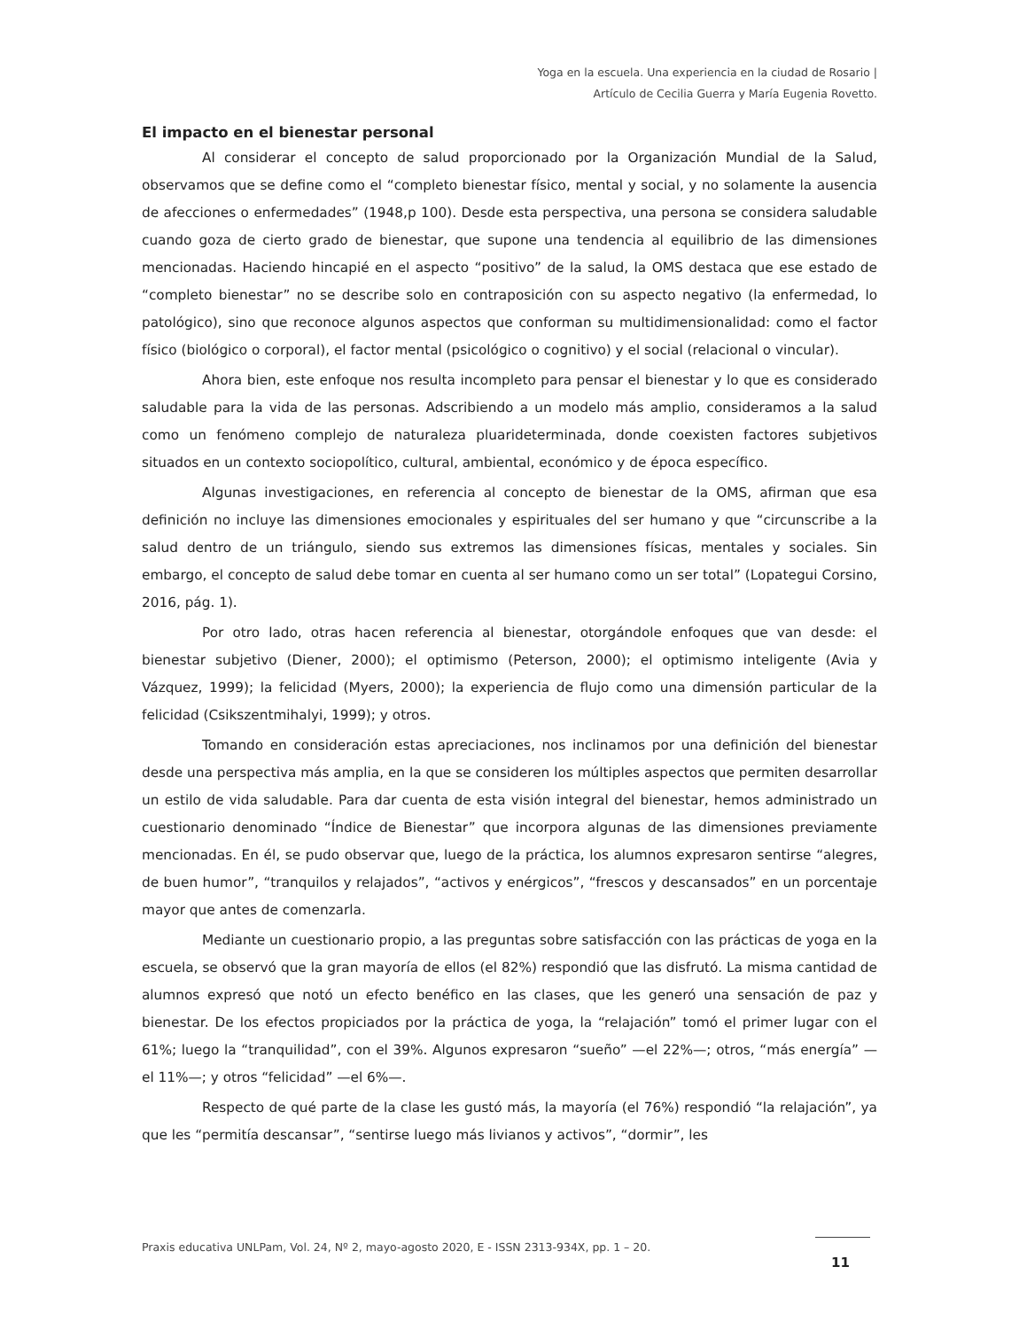Yoga en la escuela. Una experiencia en la ciudad de Rosario |
Artículo de Cecilia Guerra y María Eugenia Rovetto.
El impacto en el bienestar personal
Al considerar el concepto de salud proporcionado por la Organización Mundial de la Salud, observamos que se define como el “completo bienestar físico, mental y social, y no solamente la ausencia de afecciones o enfermedades” (1948,p 100). Desde esta perspectiva, una persona se considera saludable cuando goza de cierto grado de bienestar, que supone una tendencia al equilibrio de las dimensiones mencionadas. Haciendo hincapié en el aspecto “positivo” de la salud, la OMS destaca que ese estado de “completo bienestar” no se describe solo en contraposición con su aspecto negativo (la enfermedad, lo patológico), sino que reconoce algunos aspectos que conforman su multidimensionalidad: como el factor físico (biológico o corporal), el factor mental (psicológico o cognitivo) y el social (relacional o vincular).
Ahora bien, este enfoque nos resulta incompleto para pensar el bienestar y lo que es considerado saludable para la vida de las personas. Adscribiendo a un modelo más amplio, consideramos a la salud como un fenómeno complejo de naturaleza pluarideterminada, donde coexisten factores subjetivos situados en un contexto sociopolítico, cultural, ambiental, económico y de época específico.
Algunas investigaciones, en referencia al concepto de bienestar de la OMS, afirman que esa definición no incluye las dimensiones emocionales y espirituales del ser humano y que “circunscribe a la salud dentro de un triángulo, siendo sus extremos las dimensiones físicas, mentales y sociales. Sin embargo, el concepto de salud debe tomar en cuenta al ser humano como un ser total” (Lopategui Corsino, 2016, pág. 1).
Por otro lado, otras hacen referencia al bienestar, otorgándole enfoques que van desde: el bienestar subjetivo (Diener, 2000); el optimismo (Peterson, 2000); el optimismo inteligente (Avia y Vázquez, 1999); la felicidad (Myers, 2000); la experiencia de flujo como una dimensión particular de la felicidad (Csikszentmihalyi, 1999); y otros.
Tomando en consideración estas apreciaciones, nos inclinamos por una definición del bienestar desde una perspectiva más amplia, en la que se consideren los múltiples aspectos que permiten desarrollar un estilo de vida saludable. Para dar cuenta de esta visión integral del bienestar, hemos administrado un cuestionario denominado “Índice de Bienestar” que incorpora algunas de las dimensiones previamente mencionadas. En él, se pudo observar que, luego de la práctica, los alumnos expresaron sentirse “alegres, de buen humor”, “tranquilos y relajados”, “activos y enérgicos”, “frescos y descansados” en un porcentaje mayor que antes de comenzarla.
Mediante un cuestionario propio, a las preguntas sobre satisfacción con las prácticas de yoga en la escuela, se observó que la gran mayoría de ellos (el 82%) respondió que las disfrutó. La misma cantidad de alumnos expresó que notó un efecto benéfico en las clases, que les generó una sensación de paz y bienestar. De los efectos propiciados por la práctica de yoga, la “relajación” tomó el primer lugar con el 61%; luego la “tranquilidad”, con el 39%. Algunos expresaron “sueño” —el 22%—; otros, “más energía” —el 11%—; y otros “felicidad” —el 6%—.
Respecto de qué parte de la clase les gustó más, la mayoría (el 76%) respondió “la relajación”, ya que les “permitía descansar”, “sentirse luego más livianos y activos”, “dormir”, les
Praxis educativa UNLPam, Vol. 24, Nº 2, mayo-agosto 2020, E - ISSN 2313-934X, pp. 1 – 20.
11